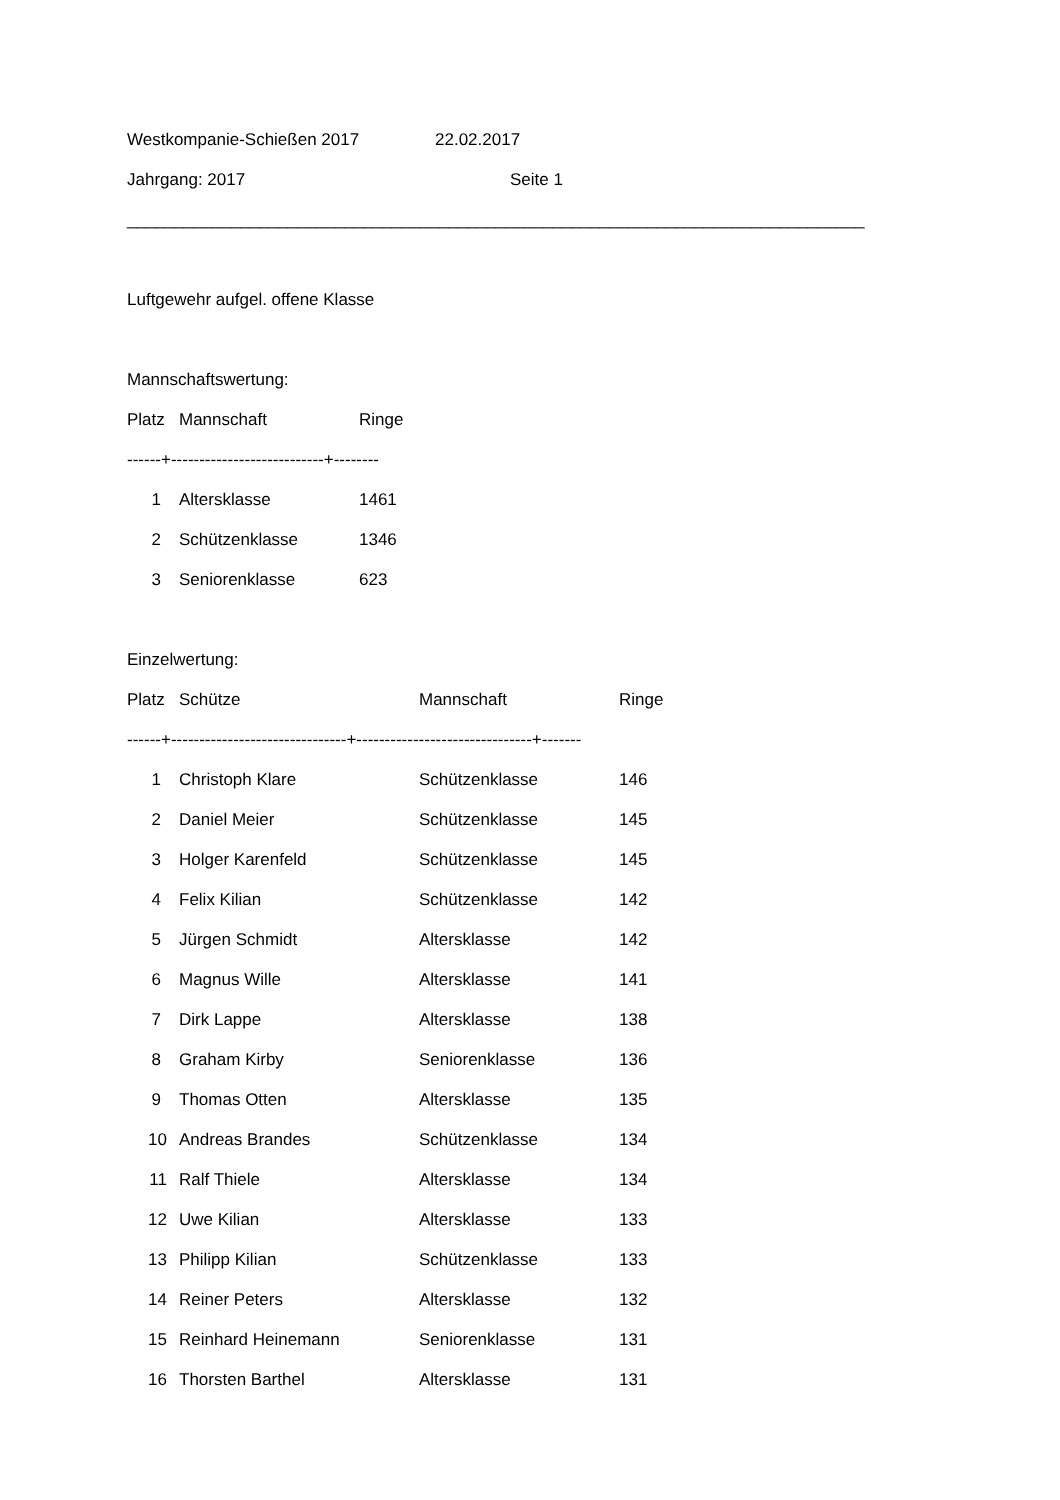Westkompanie-Schießen 2017 22.02.2017
Jahrgang: 2017 Seite 1
______________________________________________________________________________
Luftgewehr aufgel. offene Klasse
Mannschaftswertung:
| Platz | Mannschaft | Ringe |
| --- | --- | --- |
| ------+---------------------------+-------- | | |
| 1 | Altersklasse | 1461 |
| 2 | Schützenklasse | 1346 |
| 3 | Seniorenklasse | 623 |
Einzelwertung:
| Platz | Schütze | Mannschaft | Ringe |
| --- | --- | --- | --- |
| ------+-------------------------------+-------------------------------+------- | | | |
| 1 | Christoph Klare | Schützenklasse | 146 |
| 2 | Daniel Meier | Schützenklasse | 145 |
| 3 | Holger Karenfeld | Schützenklasse | 145 |
| 4 | Felix Kilian | Schützenklasse | 142 |
| 5 | Jürgen Schmidt | Altersklasse | 142 |
| 6 | Magnus Wille | Altersklasse | 141 |
| 7 | Dirk Lappe | Altersklasse | 138 |
| 8 | Graham Kirby | Seniorenklasse | 136 |
| 9 | Thomas Otten | Altersklasse | 135 |
| 10 | Andreas Brandes | Schützenklasse | 134 |
| 11 | Ralf Thiele | Altersklasse | 134 |
| 12 | Uwe Kilian | Altersklasse | 133 |
| 13 | Philipp Kilian | Schützenklasse | 133 |
| 14 | Reiner Peters | Altersklasse | 132 |
| 15 | Reinhard Heinemann | Seniorenklasse | 131 |
| 16 | Thorsten Barthel | Altersklasse | 131 |